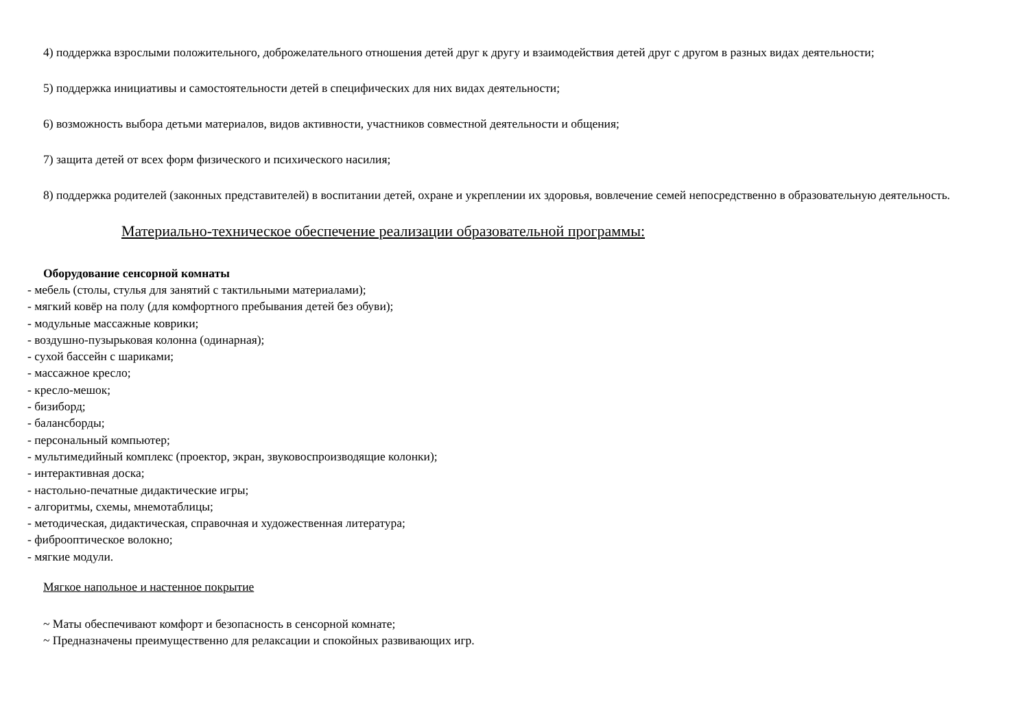4) поддержка взрослыми положительного, доброжелательного отношения детей друг к другу и взаимодействия детей друг с другом в разных видах деятельности;
5) поддержка инициативы и самостоятельности детей в специфических для них видах деятельности;
6) возможность выбора детьми материалов, видов активности, участников совместной деятельности и общения;
7) защита детей от всех форм физического и психического насилия;
8) поддержка родителей (законных представителей) в воспитании детей, охране и укреплении их здоровья, вовлечение семей непосредственно в образовательную деятельность.
Материально-техническое обеспечение реализации образовательной программы:
Оборудование сенсорной комнаты
- мебель (столы, стулья для занятий с тактильными материалами);
- мягкий ковёр на полу (для комфортного пребывания детей без обуви);
- модульные массажные коврики;
- воздушно-пузырьковая колонна (одинарная);
- сухой бассейн с шариками;
- массажное кресло;
- кресло-мешок;
- бизиборд;
- балансборды;
- персональный компьютер;
- мультимедийный комплекс (проектор, экран, звуковоспроизводящие колонки);
- интерактивная доска;
- настольно-печатные дидактические игры;
- алгоритмы, схемы, мнемотаблицы;
- методическая, дидактическая, справочная и художественная литература;
- фиброоптическое волокно;
- мягкие модули.
Мягкое напольное и настенное покрытие
~ Маты обеспечивают комфорт и безопасность в сенсорной комнате;
~ Предназначены преимущественно для релаксации и спокойных развивающих игр.